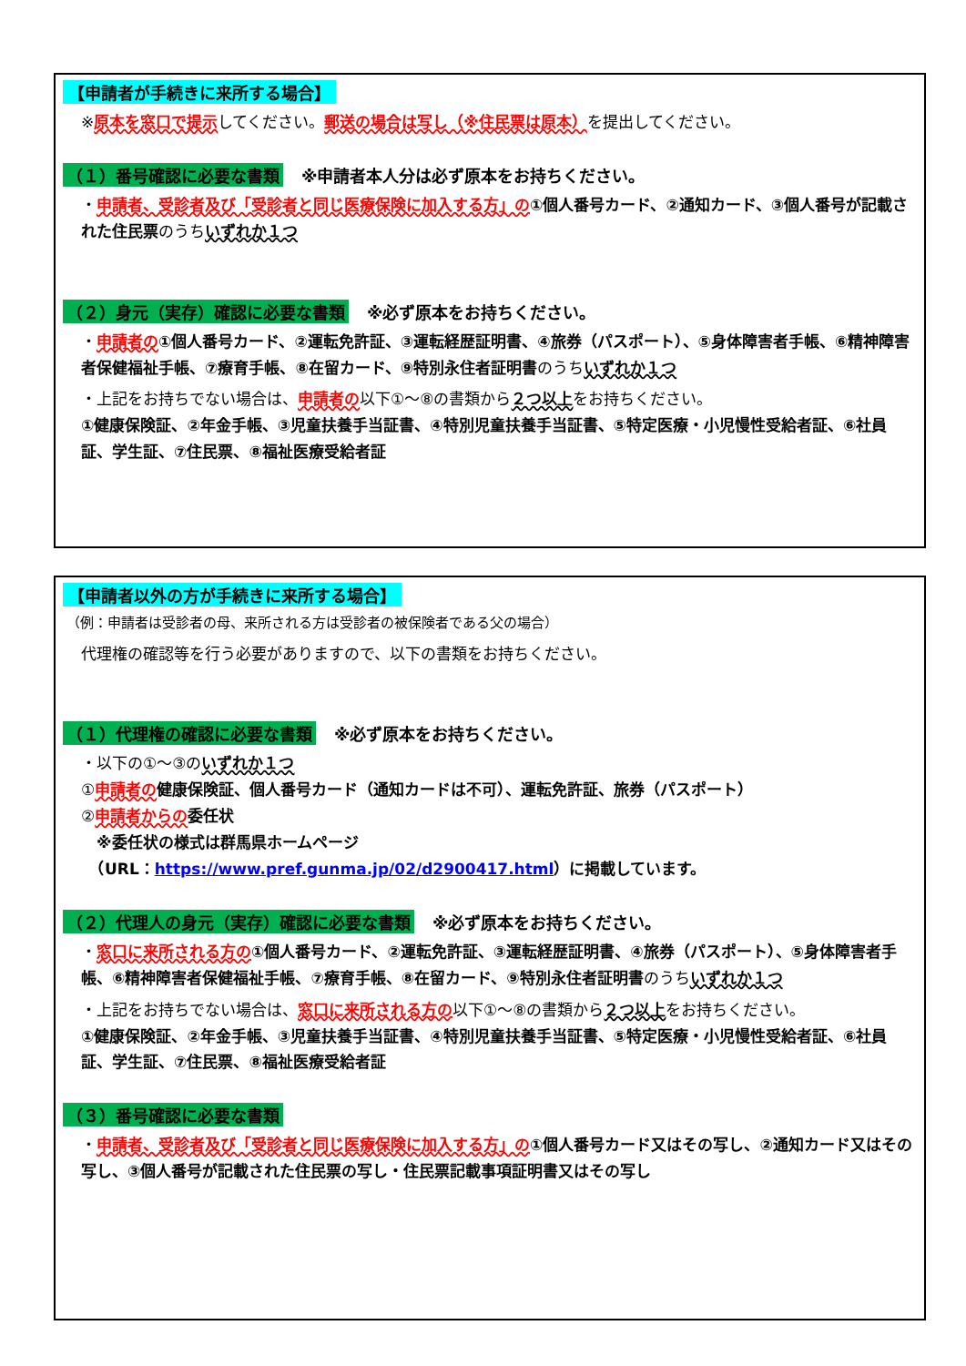【申請者が手続きに来所する場合】
※原本を窓口で提示してください。郵送の場合は写し（※住民票は原本）を提出してください。
（１）番号確認に必要な書類 ※申請者本人分は必ず原本をお持ちください。
・申請者、受診者及び「受診者と同じ医療保険に加入する方」の ①個人番号カード、②通知カード、③個人番号が記載された住民票のうちいずれか１つ
（２）身元（実存）確認に必要な書類 ※必ず原本をお持ちください。
・申請者の ①個人番号カード、②運転免許証、③運転経歴証明書、④旅券（パスポート）、⑤身体障害者手帳、⑥精神障害者保健福祉手帳、⑦療育手帳、⑧在留カード、⑨特別永住者証明書のうちいずれか１つ
・上記をお持ちでない場合は、申請者の以下①～⑧の書類から２つ以上をお持ちください。
①健康保険証、②年金手帳、③児童扶養手当証書、④特別児童扶養手当証書、⑤特定医療・小児慢性受給者証、⑥社員証、学生証、⑦住民票、⑧福祉医療受給者証
【申請者以外の方が手続きに来所する場合】
（例：申請者は受診者の母、来所される方は受診者の被保険者である父の場合）
代理権の確認等を行う必要がありますので、以下の書類をお持ちください。
（１）代理権の確認に必要な書類 ※必ず原本をお持ちください。
・以下の①～③のいずれか１つ
①申請者の 健康保険証、個人番号カード（通知カードは不可）、運転免許証、旅券（パスポート）
②申請者からの 委任状
　※委任状の様式は群馬県ホームページ
　（URL：https://www.pref.gunma.jp/02/d2900417.html）に掲載しています。
（２）代理人の身元（実存）確認に必要な書類 ※必ず原本をお持ちください。
・窓口に来所される方の ①個人番号カード、②運転免許証、③運転経歴証明書、④旅券（パスポート）、⑤身体障害者手帳、⑥精神障害者保健福祉手帳、⑦療育手帳、⑧在留カード、⑨特別永住者証明書のうちいずれか１つ
・上記をお持ちでない場合は、窓口に来所される方の以下①～⑧の書類から２つ以上をお持ちください。
①健康保険証、②年金手帳、③児童扶養手当証書、④特別児童扶養手当証書、⑤特定医療・小児慢性受給者証、⑥社員証、学生証、⑦住民票、⑧福祉医療受給者証
（３）番号確認に必要な書類
・申請者、受診者及び「受診者と同じ医療保険に加入する方」の ①個人番号カード又はその写し、②通知カード又はその写し、③個人番号が記載された住民票の写し・住民票記載事項証明書又はその写し